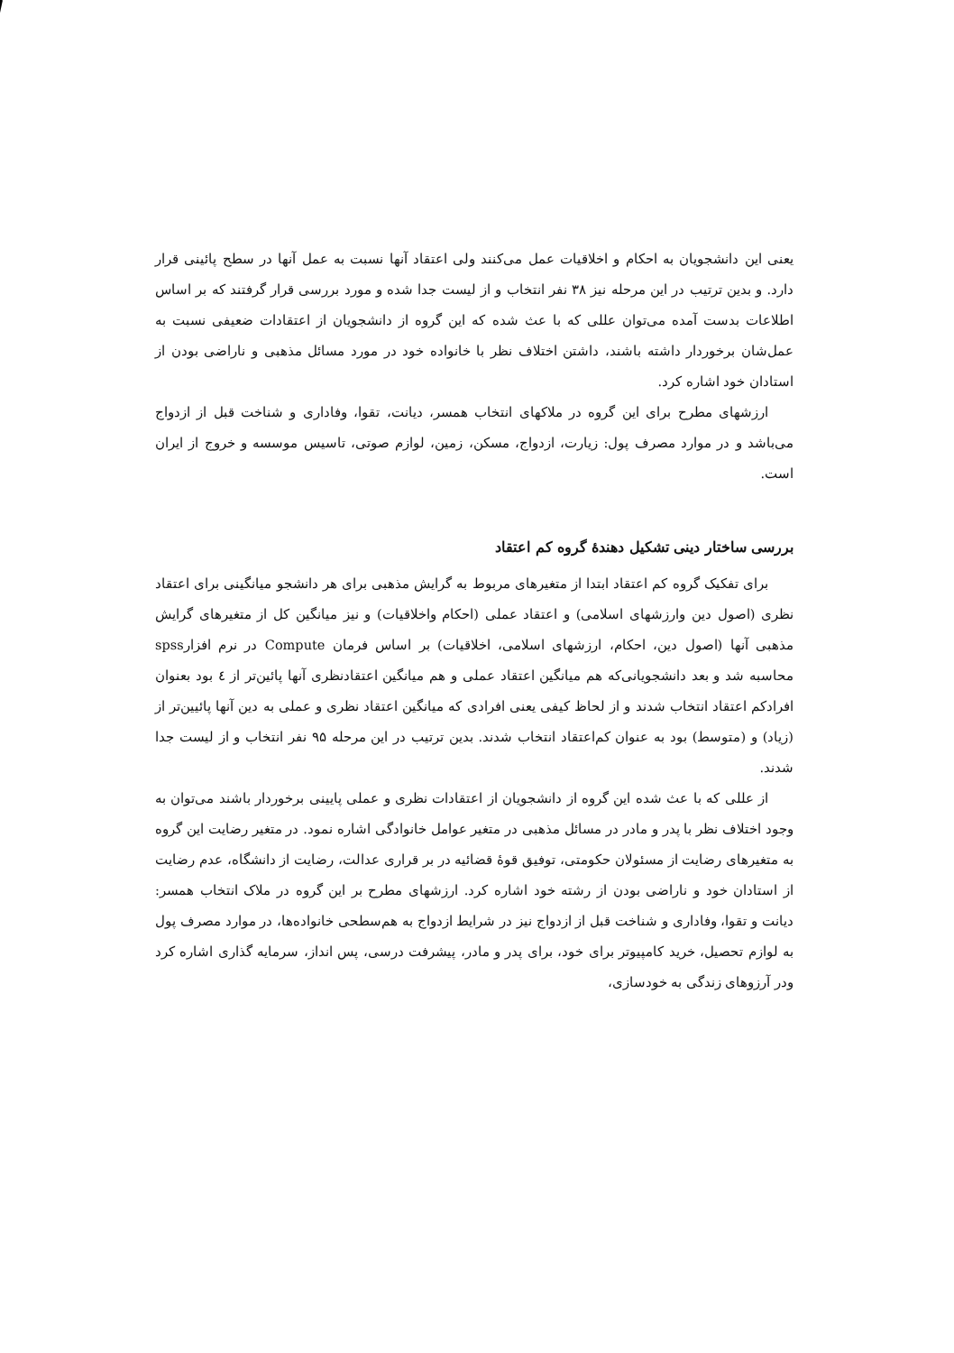یعنی این دانشجویان به احکام و اخلاقیات عمل می‌کنند ولی اعتقاد آنها نسبت به عمل آنها در سطح پائینی قرار دارد. و بدین ترتیب در این مرحله نیز ۳۸ نفر انتخاب و از لیست جدا شده و مورد بررسی قرار گرفتند که بر اساس اطلاعات بدست آمده می‌توان عللی که با عث شده که این گروه از دانشجویان از اعتقادات ضعیفی نسبت به عمل‌شان برخوردار داشته باشند، داشتن اختلاف نظر با خانواده خود در مورد مسائل مذهبی و ناراضی بودن از استادان خود اشاره کرد.
ارزشهای مطرح برای این گروه در ملاکهای انتخاب همسر، دیانت، تقوا، وفاداری و شناخت قبل از ازدواج می‌باشد و در موارد مصرف پول: زیارت، ازدواج، مسکن، زمین، لوازم صوتی، تاسیس موسسه و خروج از ایران است.
بررسی ساختار دینی تشکیل دهندهٔ گروه کم اعتقاد
برای تفکیک گروه کم اعتقاد ابتدا از متغیرهای مربوط به گرایش مذهبی برای هر دانشجو میانگینی برای اعتقاد نظری (اصول دین وارزشهای اسلامی) و اعتقاد عملی (احکام واخلاقیات) و نیز میانگین کل از متغیرهای گرایش مذهبی آنها (اصول دین، احکام، ارزشهای اسلامی، اخلاقیات) بر اساس فرمان Compute در نرم افزارspss محاسبه شد و بعد دانشجویانی‌که هم میانگین اعتقاد عملی و هم میانگین اعتقادنظری آنها پائین‌تر از ٤ بود بعنوان افرادکم اعتقاد انتخاب شدند و از لحاظ کیفی یعنی افرادی که میانگین اعتقاد نظری و عملی به دین آنها پائیین‌تر از (زیاد) و (متوسط) بود به عنوان کم‌اعتقاد انتخاب شدند. بدین ترتیب در این مرحله ۹۵ نفر انتخاب و از لیست جدا شدند.
از عللی که با عث شده این گروه از دانشجویان از اعتقادات نظری و عملی پایینی برخوردار باشند می‌توان به وجود اختلاف نظر با پدر و مادر در مسائل مذهبی در متغیر عوامل خانوادگی اشاره نمود. در متغیر رضایت این گروه به متغیرهای رضایت از مسئولان حکومتی، توفیق قوهٔ قضائیه در بر قراری عدالت، رضایت از دانشگاه، عدم رضایت از استادان خود و ناراضی بودن از رشته خود اشاره کرد. ارزشهای مطرح بر این گروه در ملاک انتخاب همسر: دیانت و تقوا، وفاداری و شناخت قبل از ازدواج نیز در شرایط ازدواج به هم‌سطحی خانواده‌ها، در موارد مصرف پول به لوازم تحصیل، خرید کامپیوتر برای خود، برای پدر و مادر، پیشرفت درسی، پس انداز، سرمایه گذاری اشاره کرد ودر آرزوهای زندگی به خودسازی،